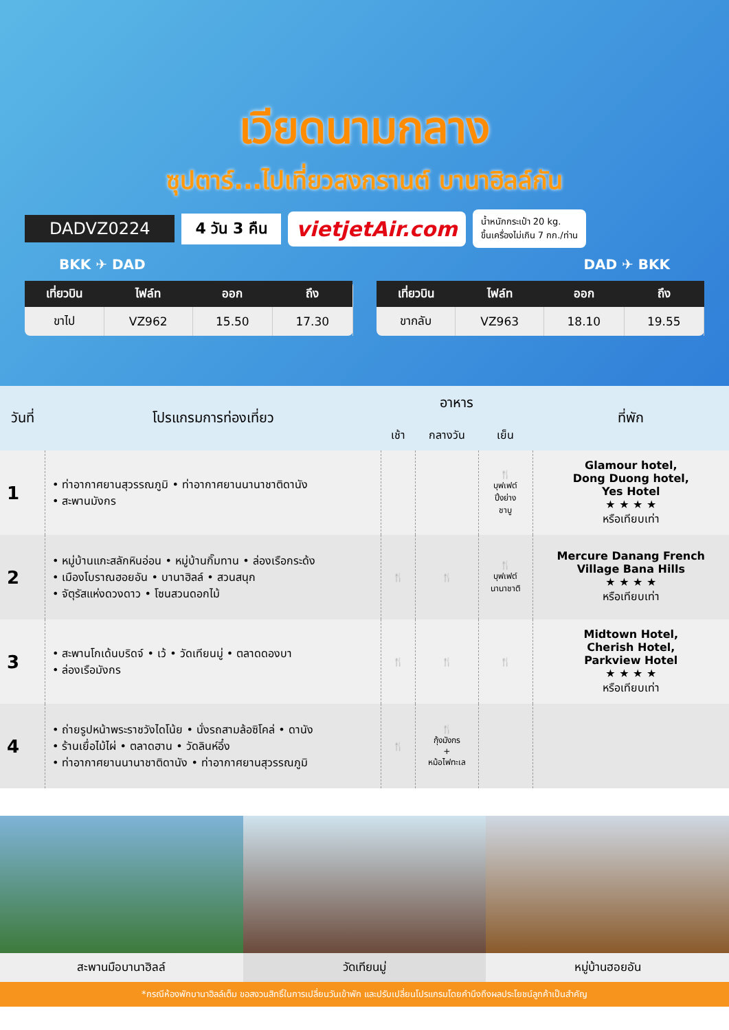เวียดนามกลาง
ซุปตาร์...ไปเที่ยวสงกรานต์ บานาฮิลล์กัน
DADVZ0224 4 วัน 3 คืน vietjetAir.com น้ำหนักกระเป๋า 20 kg.
ขึ้นเครื่องไม่เกิน 7 กก./ท่าน
BKK ✈ DAD DAD ✈ BKK
| เที่ยวบิน | ไฟล์ท | ออก | ถึง |
| --- | --- | --- | --- |
| ขาไป | VZ962 | 15.50 | 17.30 |
| เที่ยวบิน | ไฟล์ท | ออก | ถึง |
| --- | --- | --- | --- |
| ขากลับ | VZ963 | 18.10 | 19.55 |
| วันที่ | โปรแกรมการท่องเที่ยว | อาหาร | | | ที่พัก |
| --- | --- | --- | --- | --- | --- |
| | | เช้า | กลางวัน | เย็น | |
| 1 | • ท่าอากาศยานสุวรรณภูมิ • ท่าอากาศยานนานาชาติดานัง • สะพานมังกร | | | 🍴 บุฟเฟต์ ปิ้งย่าง ชาบู | Glamour hotel, Dong Duong hotel, Yes Hotel ★ ★ ★ ★ หรือเทียบเท่า |
| 2 | • หมู่บ้านแกะสลักหินอ่อน • หมู่บ้านกิ๊มทาน • ล่องเรือกระด้ง • เมืองโบราณฮอยอัน • บานาฮิลล์ • สวนสนุก • จัตุรัสแห่งดวงดาว • โซนสวนดอกไม้ | 🍴 | 🍴 | 🍴 บุฟเฟต์ นานาชาติ | Mercure Danang French Village Bana Hills ★ ★ ★ ★ หรือเทียบเท่า |
| 3 | • สะพานโกเด้นบริดจ์ • เว้ • วัดเทียนมู่ • ตลาดดองบา • ล่องเรือมังกร | 🍴 | 🍴 | 🍴 | Midtown Hotel, Cherish Hotel, Parkview Hotel ★ ★ ★ ★ หรือเทียบเท่า |
| 4 | • ถ่ายรูปหน้าพระราชวังไดโน้ย • นั่งรถสามล้อซิโคล่ • ดานัง • ร้านเยื่อไม้ไผ่ • ตลาดฮาน • วัดลินห์อึ๋ง • ท่าอากาศยานนานาชาติดานัง • ท่าอากาศยานสุวรรณภูมิ | 🍴 | 🍴 กุ้งมังกร + หม้อไฟทะเล | | |
สะพานมือบานาฮิลล์ วัดเทียนมู่ หมู่บ้านฮอยอัน
*กรณีห้องพักบานาฮิลล์เต็ม ขอสงวนสิทธิ์ในการเปลี่ยนวันเข้าพัก และปรับเปลี่ยนโปรแกรมโดยคำนึงถึงผลประโยชน์ลูกค้าเป็นสำคัญ